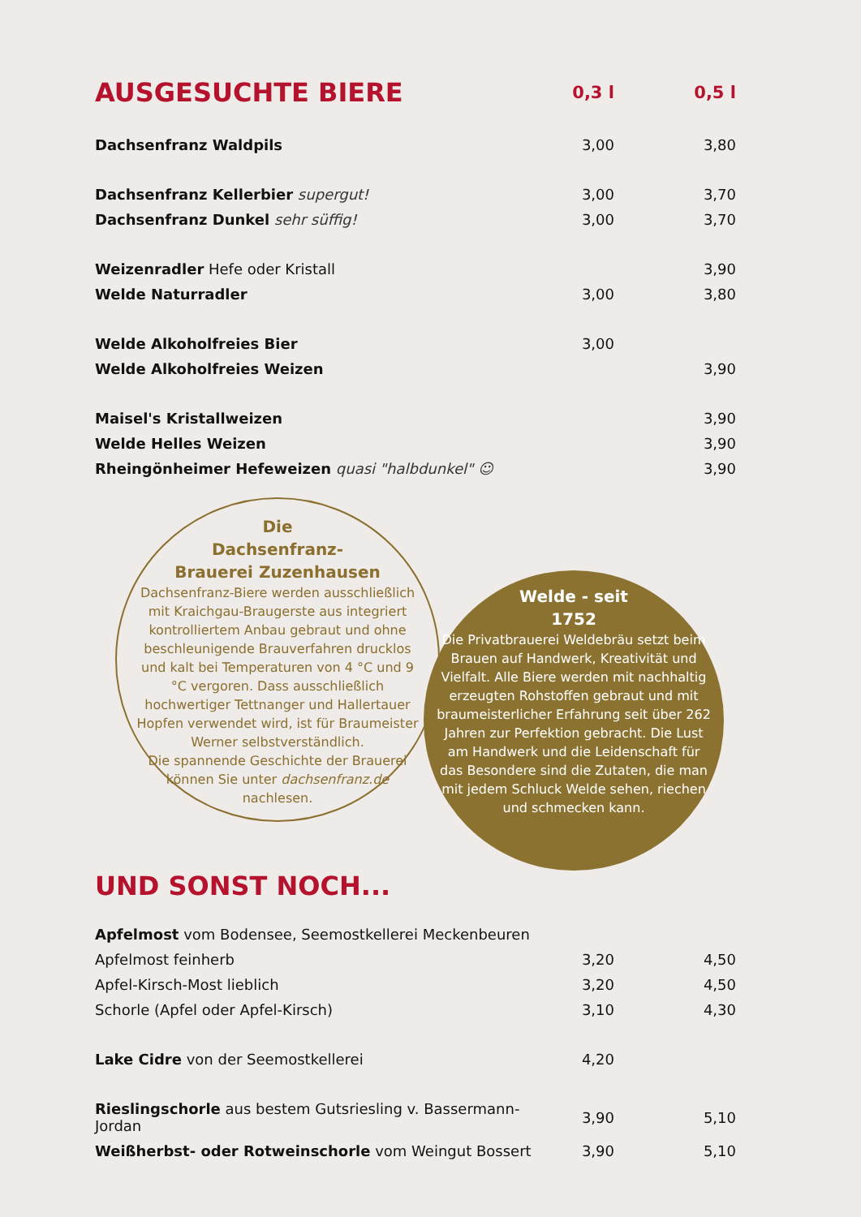| AUSGESUCHTE BIERE | 0,3 l | 0,5 l |
| --- | --- | --- |
| Dachsenfranz Waldpils | 3,00 | 3,80 |
| Dachsenfranz Kellerbier supergut! | 3,00 | 3,70 |
| Dachsenfranz Dunkel sehr süffig! | 3,00 | 3,70 |
| Weizenradler Hefe oder Kristall | | 3,90 |
| Welde Naturradler | 3,00 | 3,80 |
| Welde Alkoholfreies Bier | 3,00 | |
| Welde Alkoholfreies Weizen | | 3,90 |
| Maisel's Kristallweizen | | 3,90 |
| Welde Helles Weizen | | 3,90 |
| Rheingönheimer Hefeweizen quasi "halbdunkel" ☺ | | 3,90 |
Die
Dachsenfranz-
Brauerei Zuzenhausen
Dachsenfranz-Biere werden ausschließlich mit Kraichgau-Braugerste aus integriert kontrolliertem Anbau gebraut und ohne beschleunigende Brauverfahren drucklos und kalt bei Temperaturen von 4 °C und 9 °C vergoren. Dass ausschließlich hochwertiger Tettnanger und Hallertauer Hopfen verwendet wird, ist für Braumeister Werner selbstverständlich.
Die spannende Geschichte der Brauerei können Sie unter dachsenfranz.de nachlesen.
Welde - seit
1752
Die Privatbrauerei Weldebräu setzt beim Brauen auf Handwerk, Kreativität und Vielfalt. Alle Biere werden mit nachhaltig erzeugten Rohstoffen gebraut und mit braumeisterlicher Erfahrung seit über 262 Jahren zur Perfektion gebracht. Die Lust am Handwerk und die Leidenschaft für das Besondere sind die Zutaten, die man mit jedem Schluck Welde sehen, riechen und schmecken kann.
UND SONST NOCH...
| Apfelmost vom Bodensee, Seemostkellerei Meckenbeuren | | |
| Apfelmost feinherb | 3,20 | 4,50 |
| Apfel-Kirsch-Most lieblich | 3,20 | 4,50 |
| Schorle (Apfel oder Apfel-Kirsch) | 3,10 | 4,30 |
| Lake Cidre von der Seemostkellerei | 4,20 | |
| Rieslingschorle aus bestem Gutsriesling v. Bassermann-Jordan | 3,90 | 5,10 |
| Weißherbst- oder Rotweinschorle vom Weingut Bossert | 3,90 | 5,10 |